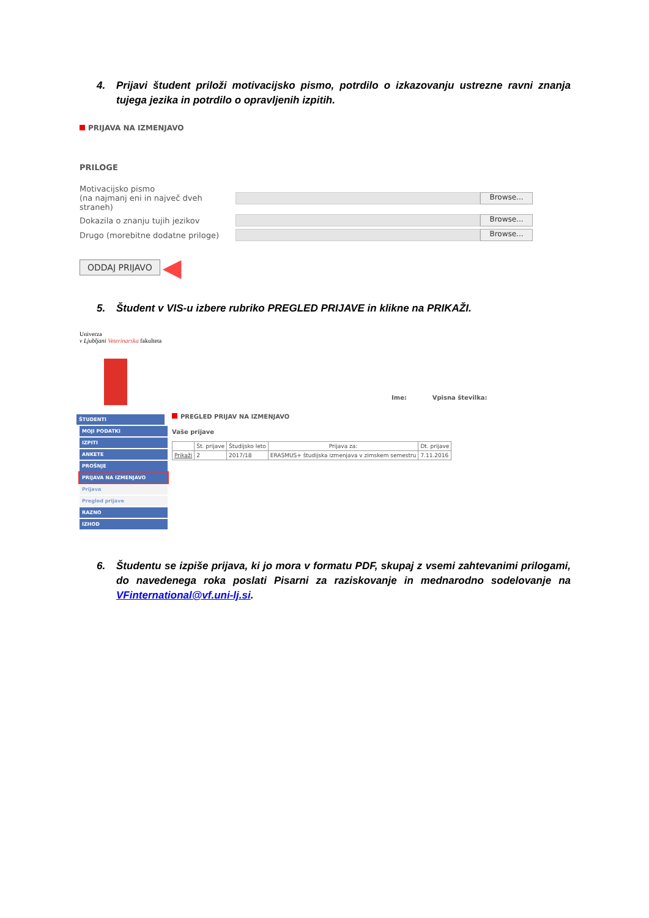4. Prijavi študent priloži motivacijsko pismo, potrdilo o izkazovanju ustrezne ravni znanja tujega jezika in potrdilo o opravljenih izpitih.
PRIJAVA NA IZMENJAVO
PRILOGE
Motivacijsko pismo
(na najmanj eni in največ dveh straneh) Browse...
Dokazila o znanju tujih jezikov Browse...
Drugo (morebitne dodatne priloge) Browse...
ODDAJ PRIJAVO ◀
5. Študent v VIS-u izbere rubriko PREGLED PRIJAVE in klikne na PRIKAŽI.
Univerza
v Ljubljani Veterinarska fakulteta
Ime: Vpisna številka:
ŠTUDENTI
MOJI PODATKI
IZPITI
ANKETE
PROŠNJE
PRIJAVA NA IZMENJAVO
Prijava
Pregled prijave
RAZNO
IZHOD
PREGLED PRIJAV NA IZMENJAVO
Vaše prijave
| | Št. prijave | Študijsko leto | Prijava za: | Dt. prijave |
| --- | --- | --- | --- | --- |
| Prikaži | 2 | 2017/18 | ERASMUS+ študijska izmenjava v zimskem semestru | 7.11.2016 |
6. Študentu se izpiše prijava, ki jo mora v formatu PDF, skupaj z vsemi zahtevanimi prilogami, do navedenega roka poslati Pisarni za raziskovanje in mednarodno sodelovanje na VFinternational@vf.uni-lj.si.